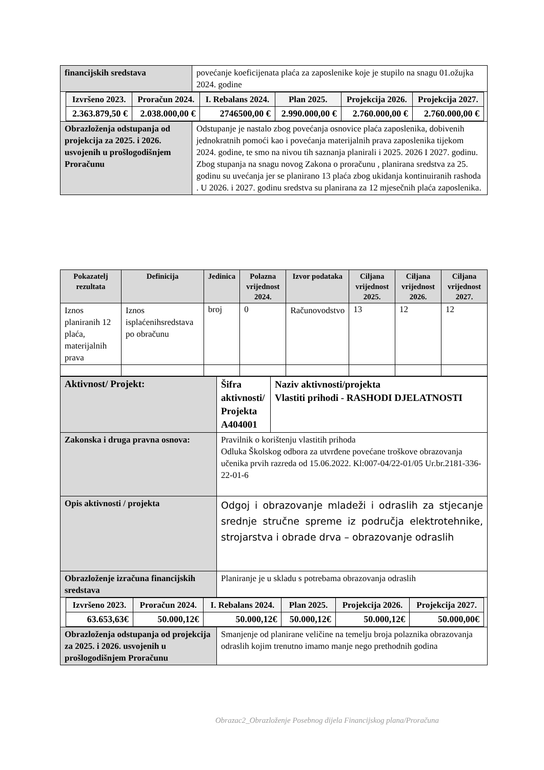| financijskih sredstava | povećanje koeficijenata plaća za zaposlenike koje je stupilo na snagu 01.ožujka 2024. godine |
| / Izvršeno 2023. / Proračun 2024. / I. Rebalans 2024. / Plan 2025. / Projekcija 2026. / Projekcija 2027. / / --- / --- / --- / --- / --- / --- / / 2.363.879,50 € / 2.038.000,00 € / 2746500,00 € / 2.990.000,00 € / 2.760.000,00 € / 2.760.000,00 € / | |
| Obrazloženja odstupanja od projekcija za 2025. i 2026. usvojenih u prošlogodišnjem Proračunu | Odstupanje je nastalo zbog povećanja osnovice plaća zaposlenika, dobivenih jednokratnih pomoći kao i povećanja materijalnih prava zaposlenika tijekom 2024. godine, te smo na nivou tih saznanja planirali i 2025. 2026 I 2027. godinu. Zbog stupanja na snagu novog Zakona o proračunu , planirana sredstva za 25. godinu su uvećanja jer se planirano 13 plaća zbog ukidanja kontinuiranih rashoda . U 2026. i 2027. godinu sredstva su planirana za 12 mjesečnih plaća zaposlenika. |
| Pokazatelj rezultata | Definicija | Jedinica | Polazna vrijednost 2024. | Izvor podataka | Ciljana vrijednost 2025. | Ciljana vrijednost 2026. | Ciljana vrijednost 2027. |
| --- | --- | --- | --- | --- | --- | --- | --- |
| Iznos planiranih 12 plaća, materijalnih prava | Iznos isplaćenihsredstava po obračunu | broj | 0 | Računovodstvo | 13 | 12 | 12 |
| Aktivnost/ Projekt: | Šifra aktivnosti/ Projekta A404001 | Naziv aktivnosti/projekta Vlastiti prihodi - RASHODI DJELATNOSTI |
| Zakonska i druga pravna osnova: | Pravilnik o korištenju vlastitih prihoda Odluka Školskog odbora za utvrđene povećane troškove obrazovanja učenika prvih razreda od 15.06.2022. Kl:007-04/22-01/05 Ur.br.2181-336-22-01-6 | |
| Opis aktivnosti / projekta | Odgoj i obrazovanje mladeži i odraslih za stjecanje srednje stručne spreme iz područja elektrotehnike, strojarstva i obrade drva – obrazovanje odraslih | |
| Obrazloženje izračuna financijskih sredstava | Planiranje je u skladu s potrebama obrazovanja odraslih | |
| / Izvršeno 2023. / Proračun 2024. / I. Rebalans 2024. / Plan 2025. / Projekcija 2026. / Projekcija 2027. / / --- / --- / --- / --- / --- / --- / / 63.653,63€ / 50.000,12€ / 50.000,12€ / 50.000,12€ / 50.000,12€ / 50.000,00€ / | | |
| Obrazloženja odstupanja od projekcija za 2025. i 2026. usvojenih u prošlogodišnjem Proračunu | Smanjenje od planirane veličine na temelju broja polaznika obrazovanja odraslih kojim trenutno imamo manje nego prethodnih godina | |
Obrazac2_Obrazloženje Posebnog dijela Financijskog plana/Proračuna